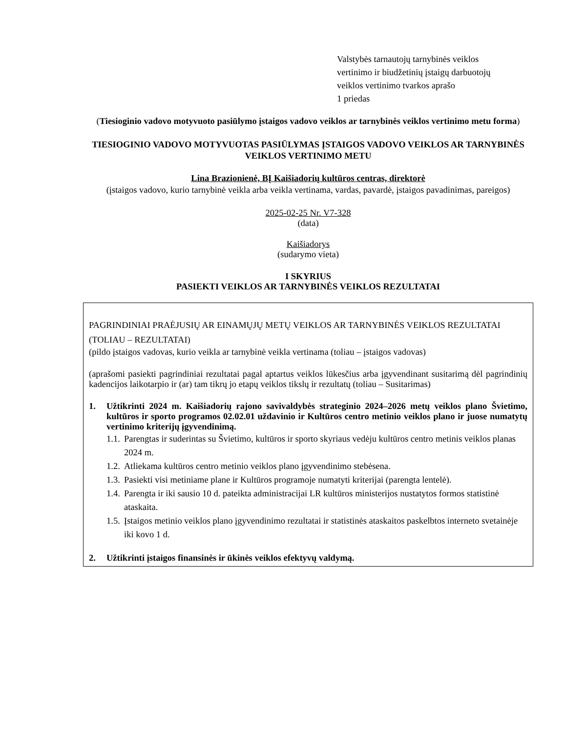Valstybės tarnautojų tarnybinės veiklos
vertinimo ir biudžetinių įstaigų darbuotojų
veiklos vertinimo tvarkos aprašo
1 priedas
(Tiesioginio vadovo motyvuoto pasiūlymo įstaigos vadovo veiklos ar tarnybinės veiklos vertinimo metu forma)
TIESIOGINIO VADOVO MOTYVUOTAS PASIŪLYMAS ĮSTAIGOS VADOVO VEIKLOS AR TARNYBINĖS VEIKLOS VERTINIMO METU
Lina Brazionienė, BĮ Kaišiadorių kultūros centras, direktorė
(įstaigos vadovo, kurio tarnybinė veikla arba veikla vertinama, vardas, pavardė, įstaigos pavadinimas, pareigos)
2025-02-25 Nr. V7-328
(data)
Kaišiadorys
(sudarymo vieta)
I SKYRIUS
PASIEKTI VEIKLOS AR TARNYBINĖS VEIKLOS REZULTATAI
PAGRINDINIAI PRAĖJUSIŲ AR EINAMŲJŲ METŲ VEIKLOS AR TARNYBINĖS VEIKLOS REZULTATAI (TOLIAU – REZULTATAI)
(pildo įstaigos vadovas, kurio veikla ar tarnybinė veikla vertinama (toliau – įstaigos vadovas)
(aprašomi pasiekti pagrindiniai rezultatai pagal aptartus veiklos lūkesčius arba įgyvendinant susitarimą dėl pagrindinių kadencijos laikotarpio ir (ar) tam tikrų jo etapų veiklos tikslų ir rezultatų (toliau – Susitarimas)
1. Užtikrinti 2024 m. Kaišiadorių rajono savivaldybės strateginio 2024–2026 metų veiklos plano Švietimo, kultūros ir sporto programos 02.02.01 uždavinio ir Kultūros centro metinio veiklos plano ir juose numatytų vertinimo kriterijų įgyvendinimą.
1.1. Parengtas ir suderintas su Švietimo, kultūros ir sporto skyriaus vedėju kultūros centro metinis veiklos planas 2024 m.
1.2. Atliekama kultūros centro metinio veiklos plano įgyvendinimo stebėsena.
1.3. Pasiekti visi metiniame plane ir Kultūros programoje numatyti kriterijai (parengta lentelė).
1.4. Parengta ir iki sausio 10 d. pateikta administracijai LR kultūros ministerijos nustatytos formos statistinė ataskaita.
1.5. Įstaigos metinio veiklos plano įgyvendinimo rezultatai ir statistinės ataskaitos paskelbtos interneto svetainėje iki kovo 1 d.
2. Užtikrinti įstaigos finansinės ir ūkinės veiklos efektyvų valdymą.